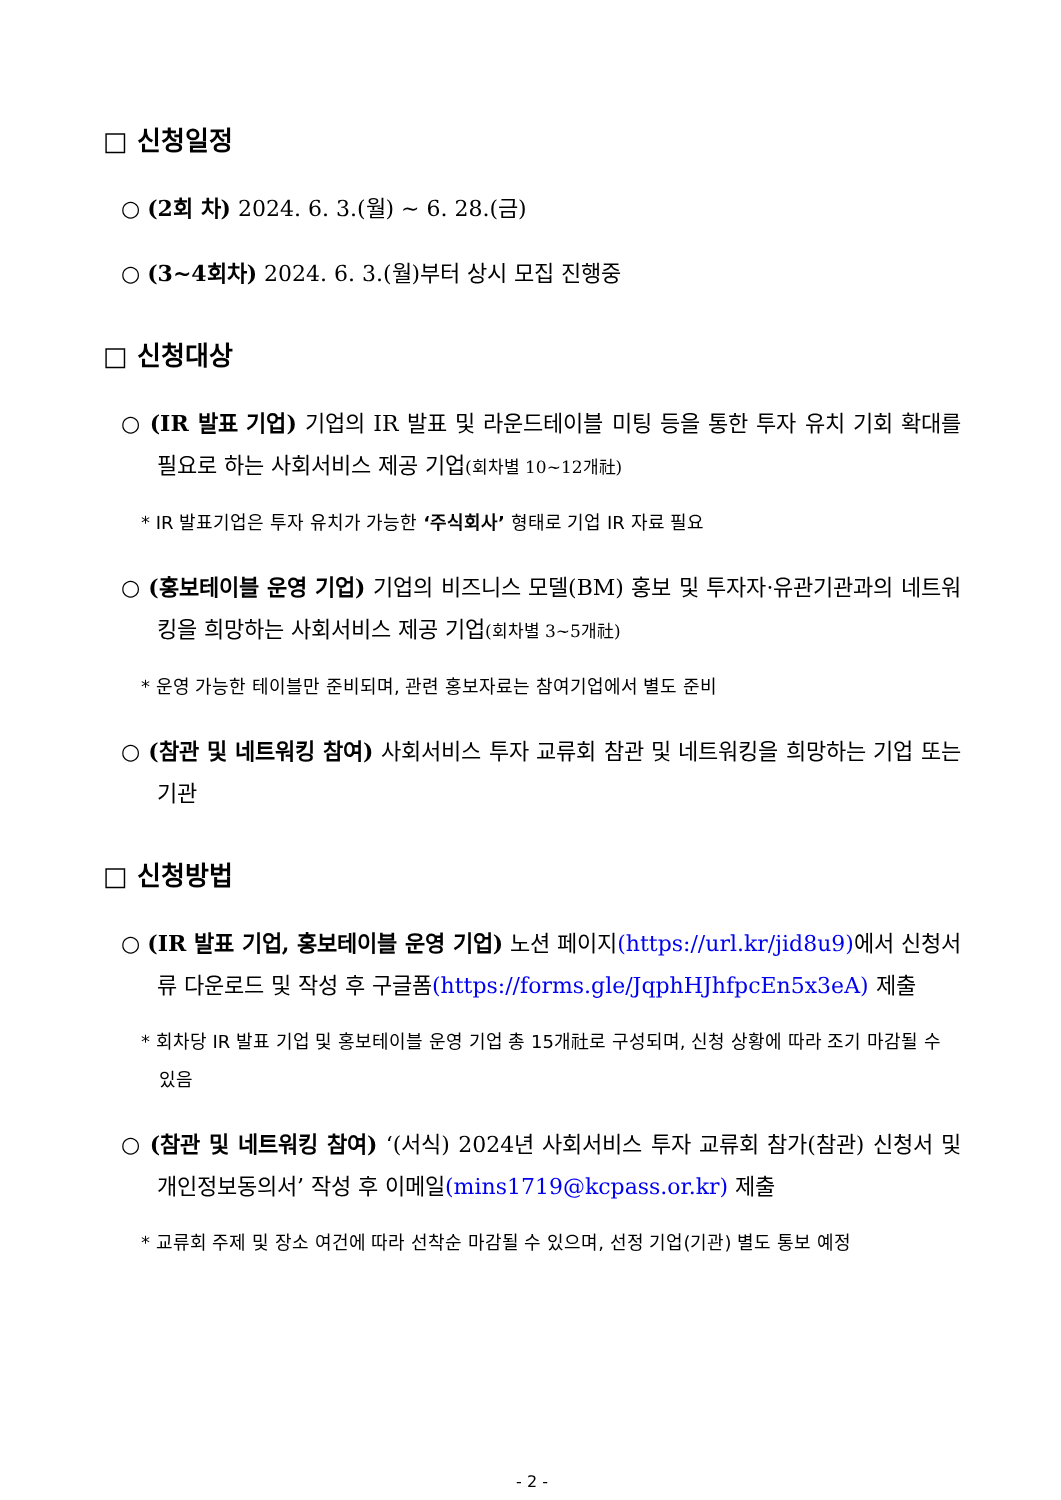□ 신청일정
○ (2회 차) 2024. 6. 3.(월) ~ 6. 28.(금)
○ (3~4회차) 2024. 6. 3.(월)부터 상시 모집 진행중
□ 신청대상
○ (IR 발표 기업) 기업의 IR 발표 및 라운드테이블 미팅 등을 통한 투자 유치 기회 확대를 필요로 하는 사회서비스 제공 기업(회차별 10~12개社)
* IR 발표기업은 투자 유치가 가능한 ‘주식회사’ 형태로 기업 IR 자료 필요
○ (홍보테이블 운영 기업) 기업의 비즈니스 모델(BM) 홍보 및 투자자·유관기관과의 네트워킹을 희망하는 사회서비스 제공 기업(회차별 3~5개社)
* 운영 가능한 테이블만 준비되며, 관련 홍보자료는 참여기업에서 별도 준비
○ (참관 및 네트워킹 참여) 사회서비스 투자 교류회 참관 및 네트워킹을 희망하는 기업 또는 기관
□ 신청방법
○ (IR 발표 기업, 홍보테이블 운영 기업) 노션 페이지(https://url.kr/jid8u9) 에서 신청서류 다운로드 및 작성 후 구글폼(https://forms.gle/JqphHJhfpcEn5x3eA) 제출
* 회차당 IR 발표 기업 및 홍보테이블 운영 기업 총 15개社로 구성되며, 신청 상황에 따라 조기 마감될 수 있음
○ (참관 및 네트워킹 참여) ‘(서식) 2024년 사회서비스 투자 교류회 참가(참관) 신청서 및 개인정보동의서’ 작성 후 이메일(mins1719@kcpass.or.kr) 제출
* 교류회 주제 및 장소 여건에 따라 선착순 마감될 수 있으며, 선정 기업(기관) 별도 통보 예정
- 2 -